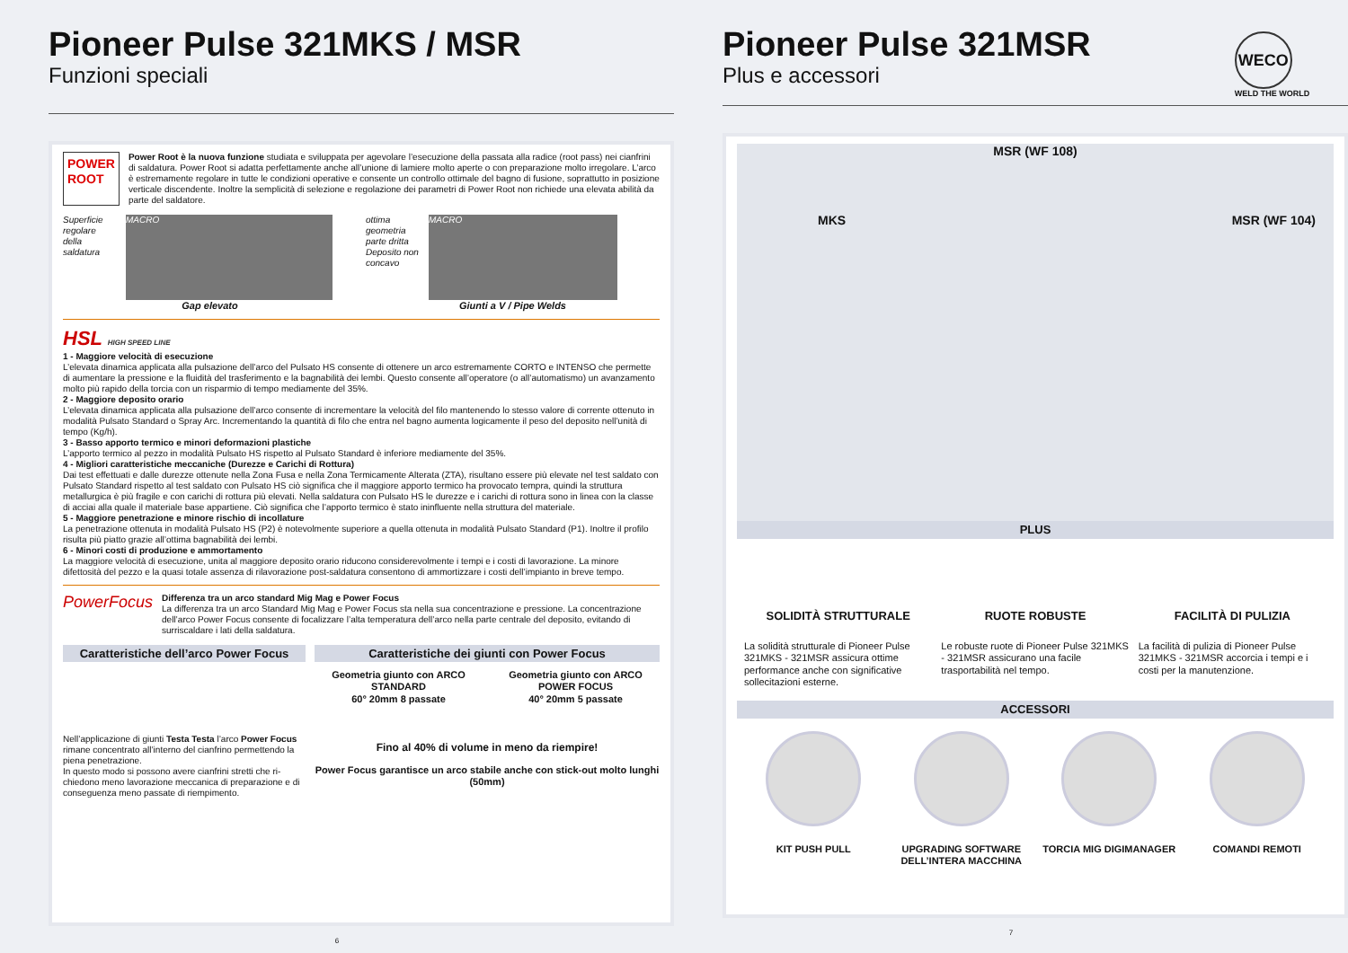Pioneer Pulse 321MKS / MSR
Funzioni speciali
POWER ROOT
Power Root è la nuova funzione studiata e sviluppata per agevolare l’esecuzione della passata alla radice (root pass) nei cianfrini di saldatura. Power Root si adatta perfettamente anche all’unione di lamiere molto aperte o con preparazione molto irregolare. L’arco è estremamente regolare in tutte le condizioni operative e consente un controllo ottimale del bagno di fusione, soprattutto in posizione verticale discendente. Inoltre la semplicità di selezione e regolazione dei parametri di Power Root non richiede una elevata abilità da parte del saldatore.
Superficie regolare della saldatura
MACRO
Gap elevato
ottima geometria parte dritta Deposito non concavo
MACRO
Giunti a V / Pipe Welds
HSL HIGH SPEED LINE
1 - Maggiore velocità di esecuzione
L’elevata dinamica applicata alla pulsazione dell’arco del Pulsato HS consente di ottenere un arco estremamente CORTO e INTENSO che permette di aumentare la pressione e la fluidità del trasferimento e la bagnabilità dei lembi. Questo consente all’operatore (o all’automatismo) un avanzamento molto più rapido della torcia con un risparmio di tempo mediamente del 35%.
2 - Maggiore deposito orario
L’elevata dinamica applicata alla pulsazione dell’arco consente di incrementare la velocità del filo mantenendo lo stesso valore di corrente ottenuto in modalità Pulsato Standard o Spray Arc. Incrementando la quantità di filo che entra nel bagno aumenta logicamente il peso del deposito nell’unità di tempo (Kg/h).
3 - Basso apporto termico e minori deformazioni plastiche
L’apporto termico al pezzo in modalità Pulsato HS rispetto al Pulsato Standard è inferiore mediamente del 35%.
4 - Migliori caratteristiche meccaniche (Durezze e Carichi di Rottura)
Dai test effettuati e dalle durezze ottenute nella Zona Fusa e nella Zona Termicamente Alterata (ZTA), risultano essere più elevate nel test saldato con Pulsato Standard rispetto al test saldato con Pulsato HS ciò significa che il maggiore apporto termico ha provocato tempra, quindi la struttura metallurgica è più fragile e con carichi di rottura più elevati. Nella saldatura con Pulsato HS le durezze e i carichi di rottura sono in linea con la classe di acciai alla quale il materiale base appartiene. Ciò significa che l’apporto termico è stato ininfluente nella struttura del materiale.
5 - Maggiore penetrazione e minore rischio di incollature
La penetrazione ottenuta in modalità Pulsato HS (P2) è notevolmente superiore a quella ottenuta in modalità Pulsato Standard (P1). Inoltre il profilo risulta più piatto grazie all’ottima bagnabilità dei lembi.
6 - Minori costi di produzione e ammortamento
La maggiore velocità di esecuzione, unita al maggiore deposito orario riducono considerevolmente i tempi e i costi di lavorazione. La minore difettosità del pezzo e la quasi totale assenza di rilavorazione post-saldatura consentono di ammortizzare i costi dell’impianto in breve tempo.
PowerFocus
Differenza tra un arco standard Mig Mag e Power Focus
La differenza tra un arco Standard Mig Mag e Power Focus sta nella sua concentrazione e pressione. La concentrazione dell’arco Power Focus consente di focalizzare l’alta temperatura dell’arco nella parte centrale del deposito, evitando di surriscaldare i lati della saldatura.
Caratteristiche dell’arco Power Focus
Nell’applicazione di giunti Testa Testa l’arco Power Focus rimane concentrato all’interno del cianfrino permettendo la piena penetrazione.
In questo modo si possono avere cianfrini stretti che ri­chiedono meno lavorazione meccanica di preparazione e di conseguenza meno passate di riempimento.
Caratteristiche dei giunti con Power Focus
Geometria giunto con ARCO STANDARD
60° 20mm 8 passate
Geometria giunto con ARCO POWER FOCUS
40° 20mm 5 passate
Fino al 40% di volume in meno da riempire!
Power Focus garantisce un arco stabile anche con stick-out molto lunghi (50mm)
6
Pioneer Pulse 321MSR
Plus e accessori
WECO
WELD THE WORLD
MSR (WF 108)
MKS MSR (WF 104)
PLUS
SOLIDITÀ STRUTTURALE
La solidità strutturale di Pioneer Pulse 321MKS - 321MSR assicura ottime performance anche con significative sollecitazioni esterne.
RUOTE ROBUSTE
Le robuste ruote di Pioneer Pulse 321MKS - 321MSR assicurano una facile trasportabilità nel tempo.
FACILITÀ DI PULIZIA
La facilità di pulizia di Pioneer Pulse 321MKS - 321MSR accorcia i tempi e i costi per la manutenzione.
ACCESSORI
KIT PUSH PULL
UPGRADING SOFTWARE DELL’INTERA MACCHINA
TORCIA MIG DIGIMANAGER
COMANDI REMOTI
7